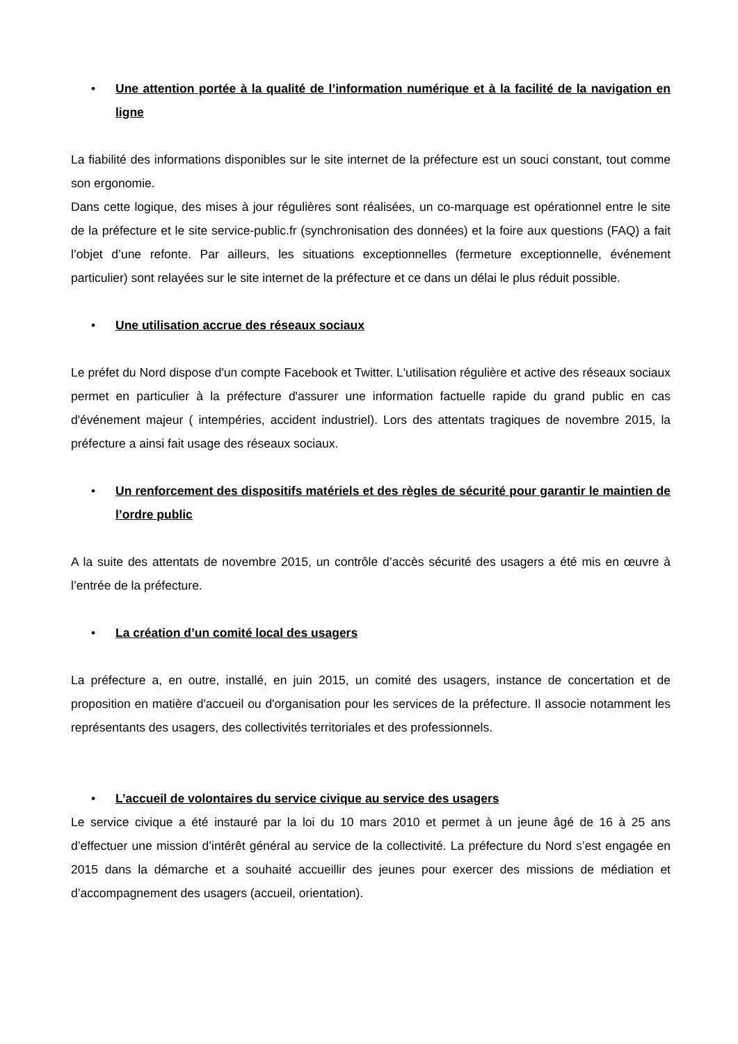• Une attention portée à la qualité de l’information numérique et à la facilité de la navigation en ligne
La fiabilité des informations disponibles sur le site internet de la préfecture est un souci constant, tout comme son ergonomie.
Dans cette logique, des mises à jour régulières sont réalisées, un co-marquage est opérationnel entre le site de la préfecture et le site service-public.fr (synchronisation des données) et la foire aux questions (FAQ) a fait l’objet d’une refonte. Par ailleurs, les situations exceptionnelles (fermeture exceptionnelle, événement particulier) sont relayées sur le site internet de la préfecture et ce dans un délai le plus réduit possible.
• Une utilisation accrue des réseaux sociaux
Le préfet du Nord dispose d'un compte Facebook et Twitter. L'utilisation régulière et active des réseaux sociaux permet en particulier à la préfecture d'assurer une information factuelle rapide du grand public en cas d'événement majeur ( intempéries, accident industriel). Lors des attentats tragiques de novembre 2015, la préfecture a ainsi fait usage des réseaux sociaux.
• Un renforcement des dispositifs matériels et des règles de sécurité pour garantir le maintien de l’ordre public
A la suite des attentats de novembre 2015, un contrôle d’accès sécurité des usagers a été mis en œuvre à l’entrée de la préfecture.
• La création d’un comité local des usagers
La préfecture a, en outre, installé, en juin 2015, un comité des usagers, instance de concertation et de proposition en matière d'accueil ou d'organisation pour les services de la préfecture. Il associe notamment les représentants des usagers, des collectivités territoriales et des professionnels.
• L’accueil de volontaires du service civique au service des usagers
Le service civique a été instauré par la loi du 10 mars 2010 et permet à un jeune âgé de 16 à 25 ans d’effectuer une mission d’intérêt général au service de la collectivité. La préfecture du Nord s’est engagée en 2015 dans la démarche et a souhaité accueillir des jeunes pour exercer des missions de médiation et d’accompagnement des usagers (accueil, orientation).